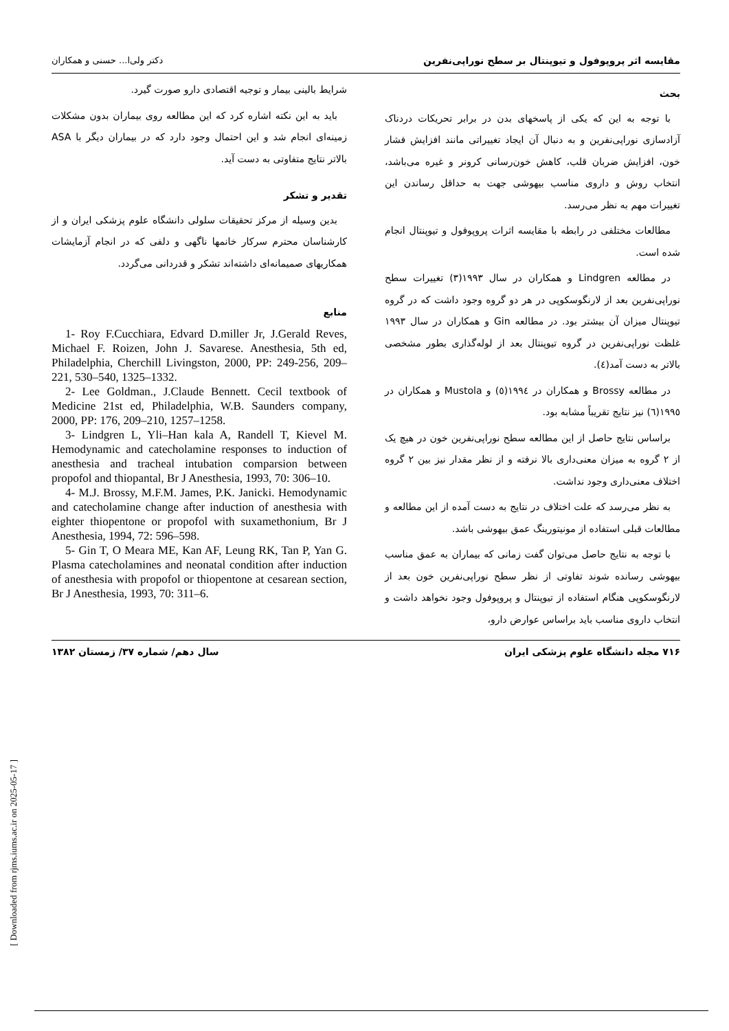مقایسه اثر پروپوفول و تیوپنتال بر سطح نوراپی‌نفرین دکتر ولی‌ا... حسنی و همکاران
بحث
با توجه به این که یکی از پاسخهای بدن در برابر تحریکات دردناک آزادسازی نوراپی‌نفرین و به دنبال آن ایجاد تغییراتی مانند افزایش فشار خون، افزایش ضربان قلب، کاهش خون‌رسانی کرونر و غیره می‌باشد، انتخاب روش و داروی مناسب بیهوشی جهت به حداقل رساندن این تغییرات مهم به نظر می‌رسد.
مطالعات مختلفی در رابطه با مقایسه اثرات پروپوفول و تیوپنتال انجام شده است.
در مطالعه Lindgren و همکاران در سال ۱۹۹۳(۳) تغییرات سطح نوراپی‌نفرین بعد از لارنگوسکوپی در هر دو گروه وجود داشت که در گروه تیوپنتال میزان آن بیشتر بود. در مطالعه Gin و همکاران در سال ۱۹۹۳ غلظت نوراپی‌نفرین در گروه تیوپنتال بعد از لوله‌گذاری بطور مشخصی بالاتر به دست آمد(٤).
در مطالعه Brossy و همکاران در ۱۹۹٤(٥) و Mustola و همکاران در ۱۹۹٥(٦) نیز نتایج تقریباً مشابه بود.
براساس نتایج حاصل از این مطالعه سطح نوراپی‌نفرین خون در هیچ یک از ۲ گروه به میزان معنی‌داری بالا نرفته و از نظر مقدار نیز بین ۲ گروه اختلاف معنی‌داری وجود نداشت.
به نظر می‌رسد که علت اختلاف در نتایج به دست آمده از این مطالعه و مطالعات قبلی استفاده از مونیتورینگ عمق بیهوشی باشد.
با توجه به نتایج حاصل می‌توان گفت زمانی که بیماران به عمق مناسب بیهوشی رسانده شوند تفاوتی از نظر سطح نوراپی‌نفرین خون بعد از لارنگوسکوپی هنگام استفاده از تیوپنتال و پروپوفول وجود نخواهد داشت و انتخاب داروی مناسب باید براساس عوارض دارو،
شرایط بالینی بیمار و توجیه اقتصادی دارو صورت گیرد.
باید به این نکته اشاره کرد که این مطالعه روی بیماران بدون مشکلات زمینه‌ای انجام شد و این احتمال وجود دارد که در بیماران دیگر با ASA بالاتر نتایج متفاوتی به دست آید.
تقدیر و تشکر
بدین وسیله از مرکز تحقیقات سلولی دانشگاه علوم پزشکی ایران و از کارشناسان محترم سرکار خانمها ناگهی و دلفی که در انجام آزمایشات همکاریهای صمیمانه‌ای داشته‌اند تشکر و قدردانی می‌گردد.
منابع
1- Roy F.Cucchiara, Edvard D.miller Jr, J.Gerald Reves, Michael F. Roizen, John J. Savarese. Anesthesia, 5th ed, Philadelphia, Cherchill Livingston, 2000, PP: 249-256, 209–221, 530–540, 1325–1332.
2- Lee Goldman., J.Claude Bennett. Cecil textbook of Medicine 21st ed, Philadelphia, W.B. Saunders company, 2000, PP: 176, 209–210, 1257–1258.
3- Lindgren L, Yli–Han kala A, Randell T, Kievel M. Hemodynamic and catecholamine responses to induction of anesthesia and tracheal intubation comparsion between propofol and thiopantal, Br J Anesthesia, 1993, 70: 306–10.
4- M.J. Brossy, M.F.M. James, P.K. Janicki. Hemodynamic and catecholamine change after induction of anesthesia with eighter thiopentone or propofol with suxamethonium, Br J Anesthesia, 1994, 72: 596–598.
5- Gin T, O Meara ME, Kan AF, Leung RK, Tan P, Yan G. Plasma catecholamines and neonatal condition after induction of anesthesia with propofol or thiopentone at cesarean section, Br J Anesthesia, 1993, 70: 311–6.
۷۱۶ مجله دانشگاه علوم پزشکی ایران سال دهم/ شماره ۳۷/ زمستان ۱۳۸۲
[ Downloaded from rjms.iums.ac.ir on 2025-05-17 ]